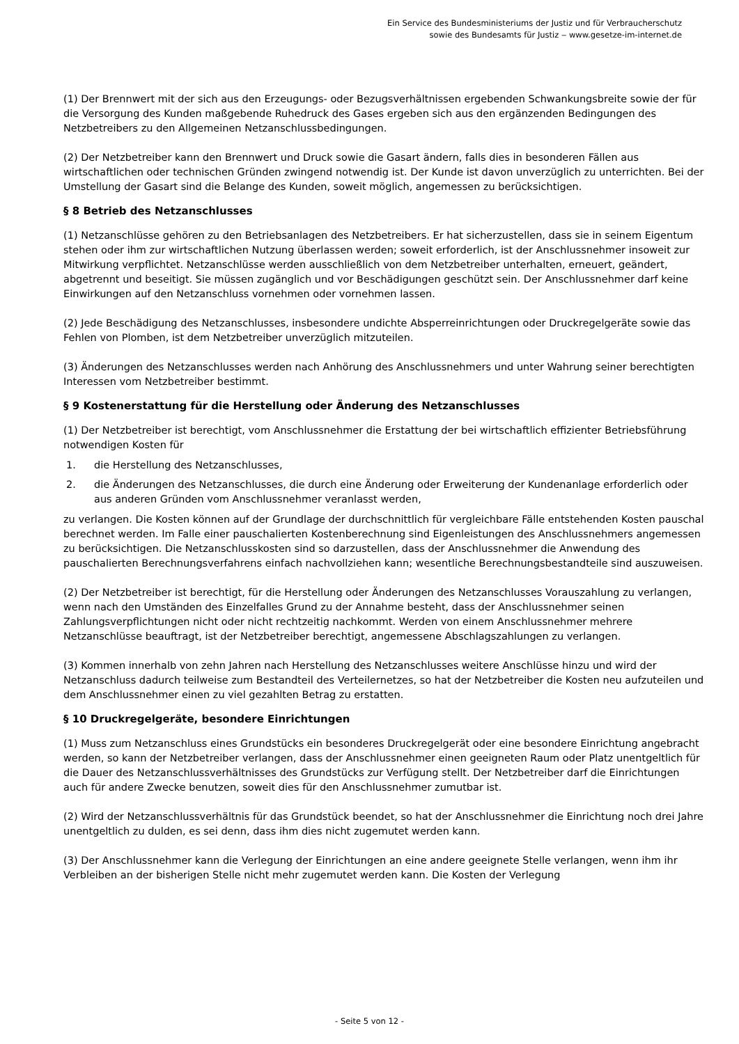Ein Service des Bundesministeriums der Justiz und für Verbraucherschutz
sowie des Bundesamts für Justiz ‒ www.gesetze-im-internet.de
(1) Der Brennwert mit der sich aus den Erzeugungs- oder Bezugsverhältnissen ergebenden Schwankungsbreite sowie der für die Versorgung des Kunden maßgebende Ruhedruck des Gases ergeben sich aus den ergänzenden Bedingungen des Netzbetreibers zu den Allgemeinen Netzanschlussbedingungen.
(2) Der Netzbetreiber kann den Brennwert und Druck sowie die Gasart ändern, falls dies in besonderen Fällen aus wirtschaftlichen oder technischen Gründen zwingend notwendig ist. Der Kunde ist davon unverzüglich zu unterrichten. Bei der Umstellung der Gasart sind die Belange des Kunden, soweit möglich, angemessen zu berücksichtigen.
§ 8 Betrieb des Netzanschlusses
(1) Netzanschlüsse gehören zu den Betriebsanlagen des Netzbetreibers. Er hat sicherzustellen, dass sie in seinem Eigentum stehen oder ihm zur wirtschaftlichen Nutzung überlassen werden; soweit erforderlich, ist der Anschlussnehmer insoweit zur Mitwirkung verpflichtet. Netzanschlüsse werden ausschließlich von dem Netzbetreiber unterhalten, erneuert, geändert, abgetrennt und beseitigt. Sie müssen zugänglich und vor Beschädigungen geschützt sein. Der Anschlussnehmer darf keine Einwirkungen auf den Netzanschluss vornehmen oder vornehmen lassen.
(2) Jede Beschädigung des Netzanschlusses, insbesondere undichte Absperreinrichtungen oder Druckregelgeräte sowie das Fehlen von Plomben, ist dem Netzbetreiber unverzüglich mitzuteilen.
(3) Änderungen des Netzanschlusses werden nach Anhörung des Anschlussnehmers und unter Wahrung seiner berechtigten Interessen vom Netzbetreiber bestimmt.
§ 9 Kostenerstattung für die Herstellung oder Änderung des Netzanschlusses
(1) Der Netzbetreiber ist berechtigt, vom Anschlussnehmer die Erstattung der bei wirtschaftlich effizienter Betriebsführung notwendigen Kosten für
1. die Herstellung des Netzanschlusses,
2. die Änderungen des Netzanschlusses, die durch eine Änderung oder Erweiterung der Kundenanlage erforderlich oder aus anderen Gründen vom Anschlussnehmer veranlasst werden,
zu verlangen. Die Kosten können auf der Grundlage der durchschnittlich für vergleichbare Fälle entstehenden Kosten pauschal berechnet werden. Im Falle einer pauschalierten Kostenberechnung sind Eigenleistungen des Anschlussnehmers angemessen zu berücksichtigen. Die Netzanschlusskosten sind so darzustellen, dass der Anschlussnehmer die Anwendung des pauschalierten Berechnungsverfahrens einfach nachvollziehen kann; wesentliche Berechnungsbestandteile sind auszuweisen.
(2) Der Netzbetreiber ist berechtigt, für die Herstellung oder Änderungen des Netzanschlusses Vorauszahlung zu verlangen, wenn nach den Umständen des Einzelfalles Grund zu der Annahme besteht, dass der Anschlussnehmer seinen Zahlungsverpflichtungen nicht oder nicht rechtzeitig nachkommt. Werden von einem Anschlussnehmer mehrere Netzanschlüsse beauftragt, ist der Netzbetreiber berechtigt, angemessene Abschlagszahlungen zu verlangen.
(3) Kommen innerhalb von zehn Jahren nach Herstellung des Netzanschlusses weitere Anschlüsse hinzu und wird der Netzanschluss dadurch teilweise zum Bestandteil des Verteilernetzes, so hat der Netzbetreiber die Kosten neu aufzuteilen und dem Anschlussnehmer einen zu viel gezahlten Betrag zu erstatten.
§ 10 Druckregelgeräte, besondere Einrichtungen
(1) Muss zum Netzanschluss eines Grundstücks ein besonderes Druckregelgerät oder eine besondere Einrichtung angebracht werden, so kann der Netzbetreiber verlangen, dass der Anschlussnehmer einen geeigneten Raum oder Platz unentgeltlich für die Dauer des Netzanschlussverhältnisses des Grundstücks zur Verfügung stellt. Der Netzbetreiber darf die Einrichtungen auch für andere Zwecke benutzen, soweit dies für den Anschlussnehmer zumutbar ist.
(2) Wird der Netzanschlussverhältnis für das Grundstück beendet, so hat der Anschlussnehmer die Einrichtung noch drei Jahre unentgeltlich zu dulden, es sei denn, dass ihm dies nicht zugemutet werden kann.
(3) Der Anschlussnehmer kann die Verlegung der Einrichtungen an eine andere geeignete Stelle verlangen, wenn ihm ihr Verbleiben an der bisherigen Stelle nicht mehr zugemutet werden kann. Die Kosten der Verlegung
- Seite 5 von 12 -